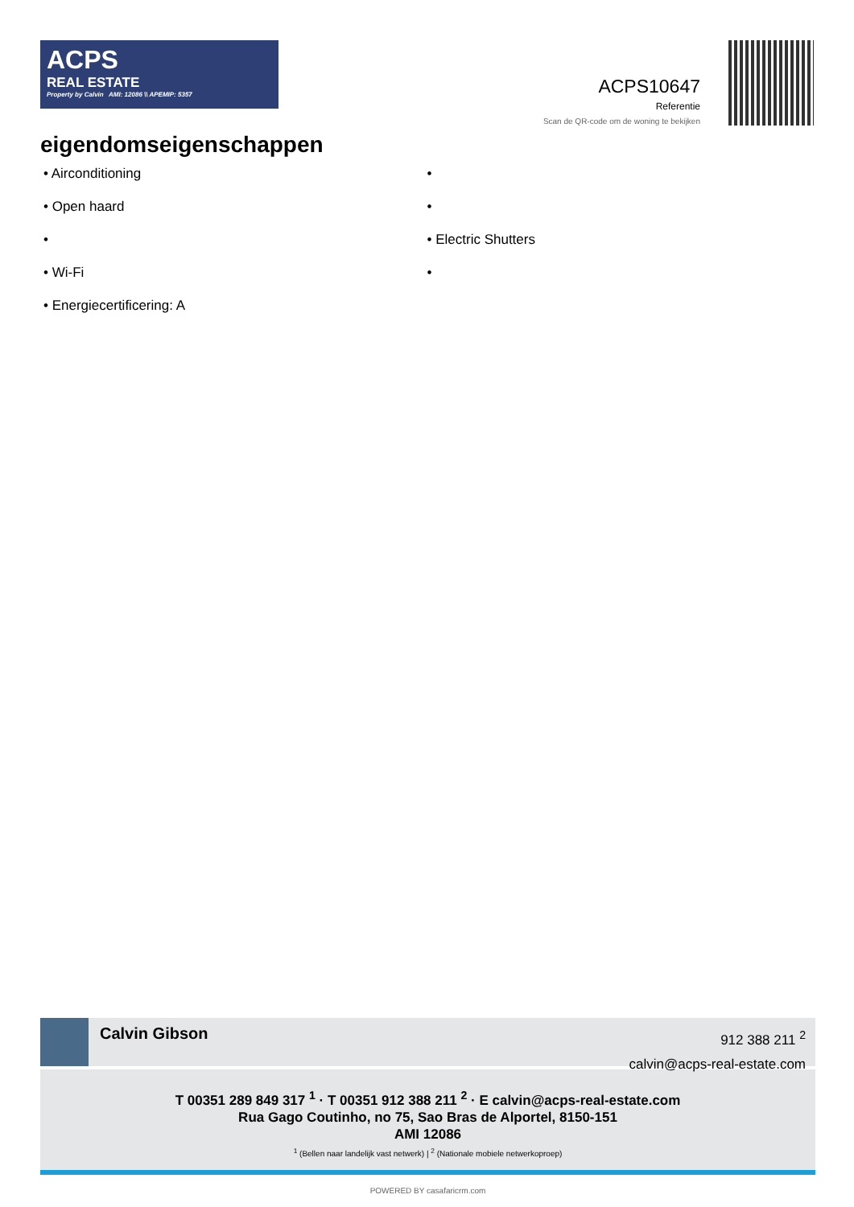ACPS
REAL ESTATE
Property by Calvin AMI: 12086 \\ APEMIP: 5357
ACPS10647
Referentie
Scan de QR-code om de woning te bekijken
eigendomseigenschappen
• Airconditioning
• Open haard
•
• Wi-Fi
• Energiecertificering: A
•
•
• Electric Shutters
•
Calvin Gibson
912 388 211 <sup>2</sup>
calvin@acps-real-estate.com
T 00351 289 849 317 <sup>1</sup> · T 00351 912 388 211 <sup>2</sup> · E calvin@acps-real-estate.com
Rua Gago Coutinho, no 75, Sao Bras de Alportel, 8150-151
AMI 12086
<sup>1</sup> (Bellen naar landelijk vast netwerk) | <sup>2</sup> (Nationale mobiele netwerkoproep)
POWERED BY casafaricrm.com